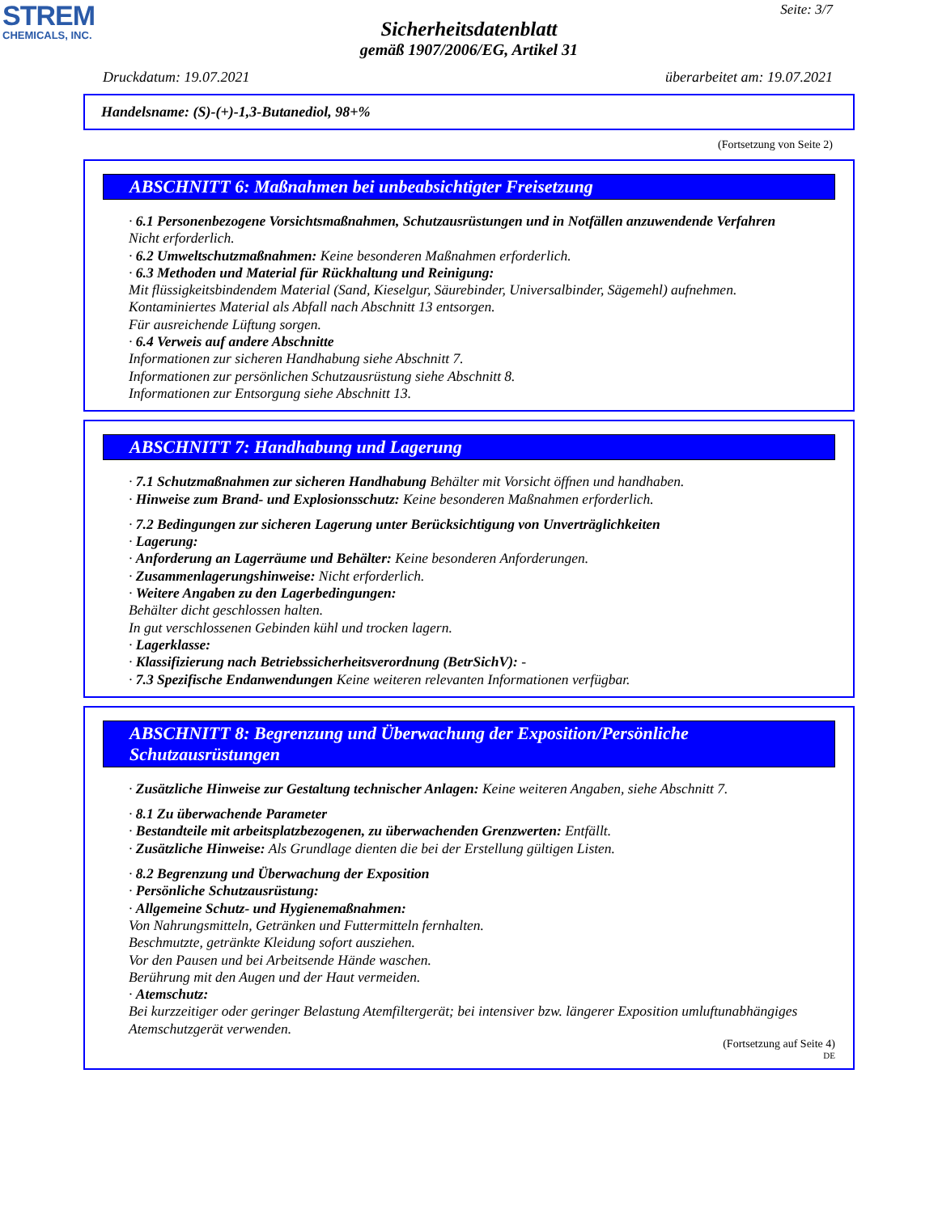STREM
CHEMICALS, INC.
Seite: 3/7
Sicherheitsdatenblatt
gemäß 1907/2006/EG, Artikel 31
Druckdatum: 19.07.2021 überarbeitet am: 19.07.2021
Handelsname: (S)-(+)-1,3-Butanediol, 98+%
(Fortsetzung von Seite 2)
ABSCHNITT 6: Maßnahmen bei unbeabsichtigter Freisetzung
· 6.1 Personenbezogene Vorsichtsmaßnahmen, Schutzausrüstungen und in Notfällen anzuwendende Verfahren
Nicht erforderlich.
· 6.2 Umweltschutzmaßnahmen: Keine besonderen Maßnahmen erforderlich.
· 6.3 Methoden und Material für Rückhaltung und Reinigung:
Mit flüssigkeitsbindendem Material (Sand, Kieselgur, Säurebinder, Universalbinder, Sägemehl) aufnehmen.
Kontaminiertes Material als Abfall nach Abschnitt 13 entsorgen.
Für ausreichende Lüftung sorgen.
· 6.4 Verweis auf andere Abschnitte
Informationen zur sicheren Handhabung siehe Abschnitt 7.
Informationen zur persönlichen Schutzausrüstung siehe Abschnitt 8.
Informationen zur Entsorgung siehe Abschnitt 13.
ABSCHNITT 7: Handhabung und Lagerung
· 7.1 Schutzmaßnahmen zur sicheren Handhabung Behälter mit Vorsicht öffnen und handhaben.
· Hinweise zum Brand- und Explosionsschutz: Keine besonderen Maßnahmen erforderlich.
· 7.2 Bedingungen zur sicheren Lagerung unter Berücksichtigung von Unverträglichkeiten
· Lagerung:
· Anforderung an Lagerräume und Behälter: Keine besonderen Anforderungen.
· Zusammenlagerungshinweise: Nicht erforderlich.
· Weitere Angaben zu den Lagerbedingungen:
Behälter dicht geschlossen halten.
In gut verschlossenen Gebinden kühl und trocken lagern.
· Lagerklasse:
· Klassifizierung nach Betriebssicherheitsverordnung (BetrSichV): -
· 7.3 Spezifische Endanwendungen Keine weiteren relevanten Informationen verfügbar.
ABSCHNITT 8: Begrenzung und Überwachung der Exposition/Persönliche Schutzausrüstungen
· Zusätzliche Hinweise zur Gestaltung technischer Anlagen: Keine weiteren Angaben, siehe Abschnitt 7.
· 8.1 Zu überwachende Parameter
· Bestandteile mit arbeitsplatzbezogenen, zu überwachenden Grenzwerten: Entfällt.
· Zusätzliche Hinweise: Als Grundlage dienten die bei der Erstellung gültigen Listen.
· 8.2 Begrenzung und Überwachung der Exposition
· Persönliche Schutzausrüstung:
· Allgemeine Schutz- und Hygienemaßnahmen:
Von Nahrungsmitteln, Getränken und Futtermitteln fernhalten.
Beschmutzte, getränkte Kleidung sofort ausziehen.
Vor den Pausen und bei Arbeitsende Hände waschen.
Berührung mit den Augen und der Haut vermeiden.
· Atemschutz:
Bei kurzzeitiger oder geringer Belastung Atemfiltergerät; bei intensiver bzw. längerer Exposition umluftunabhängiges Atemschutzgerät verwenden.
(Fortsetzung auf Seite 4)
DE